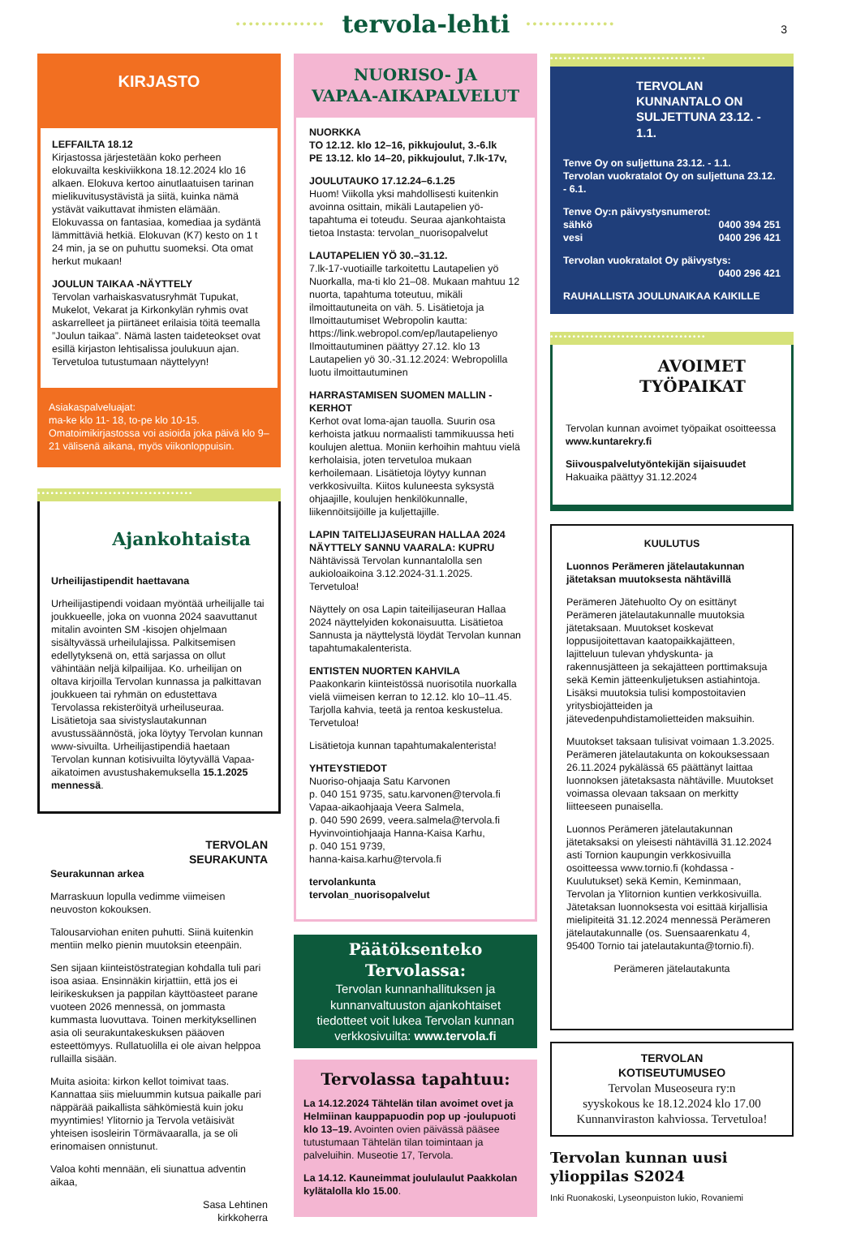•••••••••••••• tervola-lehti ••••••••••••••
3
KIRJASTO
LEFFAILTA 18.12
Kirjastossa järjestetään koko perheen elokuvailta keskiviikkona 18.12.2024 klo 16 alkaen. Elokuva kertoo ainutlaatuisen tarinan mielikuvitusystävistä ja siitä, kuinka nämä ystävät vaikuttavat ihmisten elämään. Elokuvassa on fantasiaa, komediaa ja sydäntä lämmittäviä hetkiä. Elokuvan (K7) kesto on 1 t 24 min, ja se on puhuttu suomeksi. Ota omat herkut mukaan!
JOULUN TAIKAA -NÄYTTELY
Tervolan varhaiskasvatusryhmät Tupukat, Mukelot, Vekarat ja Kirkonkylän ryhmis ovat askarrelleet ja piirtäneet erilaisia töitä teemalla ”Joulun taikaa”. Nämä lasten taideteokset ovat esillä kirjaston lehtisalissa joulukuun ajan. Tervetuloa tutustumaan näyttelyyn!
Asiakaspalveluajat:
ma-ke klo 11- 18, to-pe klo 10-15.
Omatoimikirjastossa voi asioida joka päivä klo 9–21 välisenä aikana, myös viikonloppuisin.
•••••••••••••••••••••••••••••••••••
Ajankohtaista
Urheilijastipendit haettavana
Urheilijastipendi voidaan myöntää urheilijalle tai joukkueelle, joka on vuonna 2024 saavuttanut mitalin avointen SM -kisojen ohjelmaan sisältyvässä urheilulajissa. Palkitsemisen edellytyksenä on, että sarjassa on ollut vähintään neljä kilpailijaa. Ko. urheilijan on oltava kirjoilla Tervolan kunnassa ja palkittavan joukkueen tai ryhmän on edustettava Tervolassa rekisteröityä urheiluseuraa. Lisätietoja saa sivistyslautakunnan avustussäännöstä, joka löytyy Tervolan kunnan www-sivuilta. Urheilijastipendiä haetaan Tervolan kunnan kotisivuilta löytyvällä Vapaa-aikatoimen avustushakemuksella 15.1.2025 mennessä.
TERVOLAN
SEURAKUNTA
Seurakunnan arkea
Marraskuun lopulla vedimme viimeisen neuvoston kokouksen.
Talousarviohan eniten puhutti. Siinä kuitenkin mentiin melko pienin muutoksin eteenpäin.
Sen sijaan kiinteistöstrategian kohdalla tuli pari isoa asiaa. Ensinnäkin kirjattiin, että jos ei leirikeskuksen ja pappilan käyttöasteet parane vuoteen 2026 mennessä, on jommasta kummasta luovuttava. Toinen merkityksellinen asia oli seurakuntakeskuksen pääoven esteettömyys. Rullatuolilla ei ole aivan helppoa rullailla sisään.
Muita asioita: kirkon kellot toimivat taas. Kannattaa siis mieluummin kutsua paikalle pari näppärää paikallista sähkömiestä kuin joku myyntimies! Ylitornio ja Tervola vetäisivät yhteisen isosleirin Törmävaaralla, ja se oli erinomaisen onnistunut.
Valoa kohti mennään, eli siunattua adventin aikaa,
Sasa Lehtinen
kirkkoherra
NUORISO- JA
VAPAA-AIKAPALVELUT
NUORKKA
TO 12.12. klo 12–16, pikkujoulut, 3.-6.lk
PE 13.12. klo 14–20, pikkujoulut, 7.lk-17v,
JOULUTAUKO 17.12.24–6.1.25
Huom! Viikolla yksi mahdollisesti kuitenkin avoinna osittain, mikäli Lautapelien yö-tapahtuma ei toteudu. Seuraa ajankohtaista tietoa Instasta: tervolan_nuorisopalvelut
LAUTAPELIEN YÖ 30.–31.12.
7.lk-17-vuotiaille tarkoitettu Lautapelien yö Nuorkalla, ma-ti klo 21–08. Mukaan mahtuu 12 nuorta, tapahtuma toteutuu, mikäli ilmoittautuneita on väh. 5. Lisätietoja ja Ilmoittautumiset Webropolin kautta: https://link.webropol.com/ep/lautapelienyo
Ilmoittautuminen päättyy 27.12. klo 13
Lautapelien yö 30.-31.12.2024: Webropolilla luotu ilmoittautuminen
HARRASTAMISEN SUOMEN MALLIN -KERHOT
Kerhot ovat loma-ajan tauolla. Suurin osa kerhoista jatkuu normaalisti tammikuussa heti koulujen alettua. Moniin kerhoihin mahtuu vielä kerholaisia, joten tervetuloa mukaan kerhoilemaan. Lisätietoja löytyy kunnan verkkosivuilta. Kiitos kuluneesta syksystä ohjaajille, koulujen henkilökunnalle, liikennöitsijöille ja kuljettajille.
LAPIN TAITELIJASEURAN HALLAA 2024 NÄYTTELY SANNU VAARALA: KUPRU
Nähtävissä Tervolan kunnantalolla sen aukioloaikoina 3.12.2024-31.1.2025. Tervetuloa!
Näyttely on osa Lapin taiteilijaseuran Hallaa 2024 näyttelyiden kokonaisuutta. Lisätietoa Sannusta ja näyttelystä löydät Tervolan kunnan tapahtumakalenterista.
ENTISTEN NUORTEN KAHVILA
Paakonkarin kiinteistössä nuorisotila nuorkalla vielä viimeisen kerran to 12.12. klo 10–11.45. Tarjolla kahvia, teetä ja rentoa keskustelua. Tervetuloa!
Lisätietoja kunnan tapahtumakalenterista!
YHTEYSTIEDOT
Nuoriso-ohjaaja Satu Karvonen
p. 040 151 9735, satu.karvonen@tervola.fi
Vapaa-aikaohjaaja Veera Salmela,
p. 040 590 2699, veera.salmela@tervola.fi
Hyvinvointiohjaaja Hanna-Kaisa Karhu,
p. 040 151 9739,
hanna-kaisa.karhu@tervola.fi
tervolankunta
tervolan_nuorisopalvelut
Päätöksenteko
Tervolassa:
Tervolan kunnanhallituksen ja kunnanvaltuuston ajankohtaiset tiedotteet voit lukea Tervolan kunnan verkkosivuilta: www.tervola.fi
Tervolassa tapahtuu:
La 14.12.2024 Tähtelän tilan avoimet ovet ja Helmiinan kauppapuodin pop up -joulupuoti klo 13–19. Avointen ovien päivässä pääsee tutustumaan Tähtelän tilan toimintaan ja palveluihin. Museotie 17, Tervola.
La 14.12. Kauneimmat joululaulut Paakkolan kylätalolla klo 15.00.
•••••••••••••••••••••••••••••••••••
TERVOLAN
KUNNANTALO ON
SULJETTUNA 23.12. - 1.1.
Tenve Oy on suljettuna 23.12. - 1.1.
Tervolan vuokratalot Oy on suljettuna 23.12. - 6.1.
Tenve Oy:n päivystysnumerot:
sähkö 0400 394 251
vesi 0400 296 421
Tervolan vuokratalot Oy päivystys:
0400 296 421
RAUHALLISTA JOULUNAIKAA KAIKILLE
•••••••••••••••••••••••••••••••••••
AVOIMET
TYÖPAIKAT
Tervolan kunnan avoimet työpaikat osoitteessa www.kuntarekry.fi
Siivouspalvelutyöntekijän sijaisuudet
Hakuaika päättyy 31.12.2024
KUULUTUS
Luonnos Perämeren jätelautakunnan jätetaksan muutoksesta nähtävillä
Perämeren Jätehuolto Oy on esittänyt Perämeren jätelautakunnalle muutoksia jätetaksaan. Muutokset koskevat loppusijoitettavan kaatopaikkajätteen, lajitteluun tulevan yhdyskunta- ja rakennusjätteen ja sekajätteen porttimaksuja sekä Kemin jätteenkuljetuksen astiahintoja. Lisäksi muutoksia tulisi kompostoitavien yritysbiojätteiden ja jätevedenpuhdistamolietteiden maksuihin.
Muutokset taksaan tulisivat voimaan 1.3.2025. Perämeren jätelautakunta on kokouksessaan 26.11.2024 pykälässä 65 päättänyt laittaa luonnoksen jätetaksasta nähtäville. Muutokset voimassa olevaan taksaan on merkitty liitteeseen punaisella.
Luonnos Perämeren jätelautakunnan jätetaksaksi on yleisesti nähtävillä 31.12.2024 asti Tornion kaupungin verkkosivuilla osoitteessa www.tornio.fi (kohdassa -Kuulutukset) sekä Kemin, Keminmaan, Tervolan ja Ylitornion kuntien verkkosivuilla. Jätetaksan luonnoksesta voi esittää kirjallisia mielipiteitä 31.12.2024 mennessä Perämeren jätelautakunnalle (os. Suensaarenkatu 4, 95400 Tornio tai jatelautakunta@tornio.fi).
Perämeren jätelautakunta
TERVOLAN
KOTISEUTUMUSEO
Tervolan Museoseura ry:n
syyskokous ke 18.12.2024 klo 17.00
Kunnanviraston kahviossa. Tervetuloa!
Tervolan kunnan uusi
ylioppilas S2024
Inki Ruonakoski, Lyseonpuiston lukio, Rovaniemi